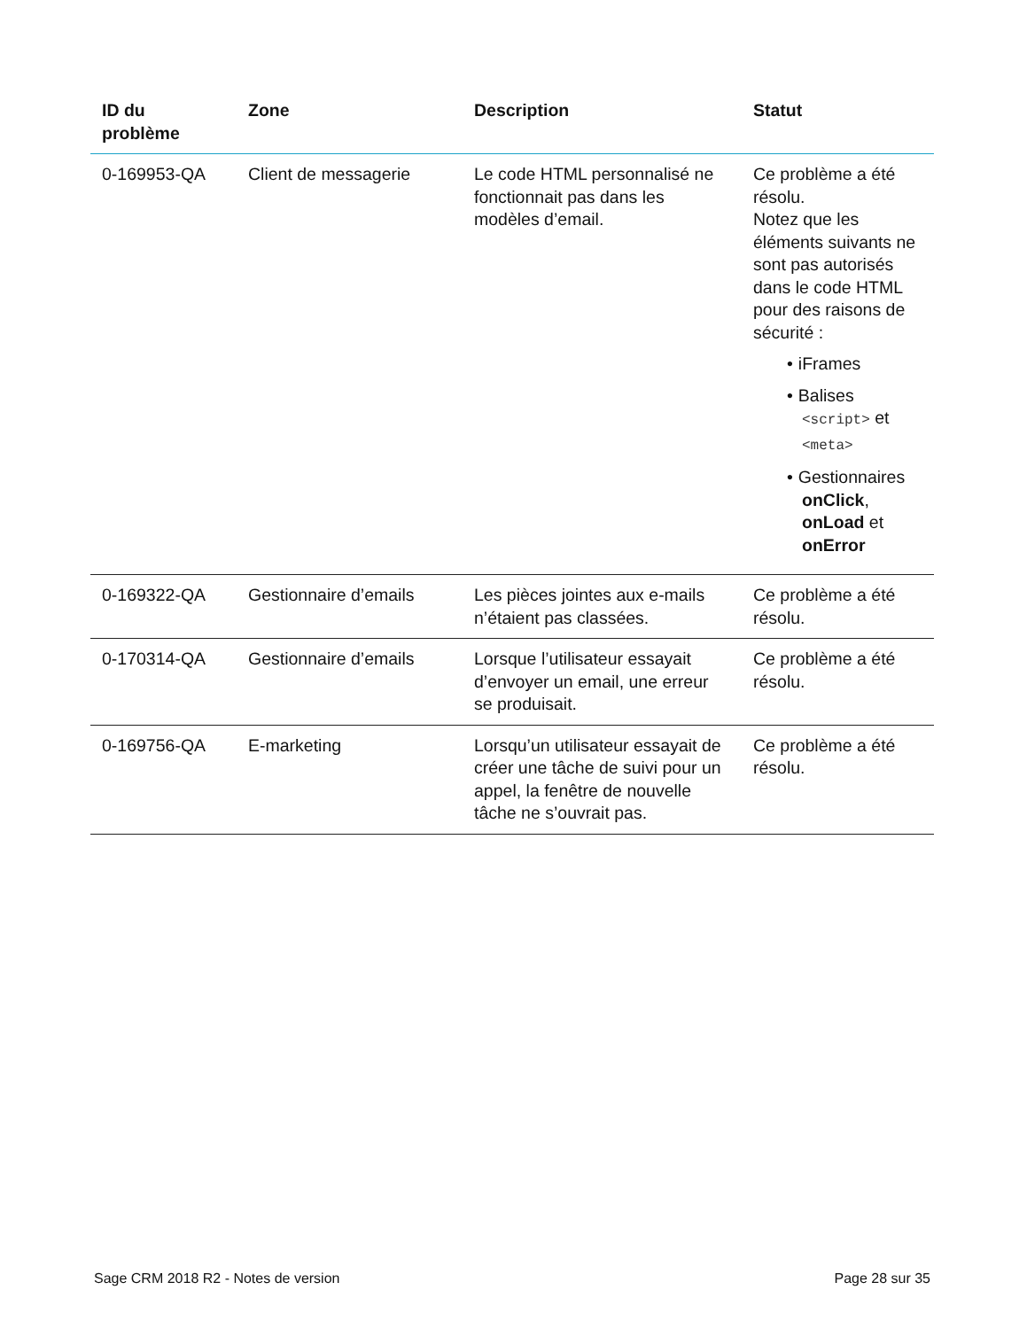| ID du problème | Zone | Description | Statut |
| --- | --- | --- | --- |
| 0-169953-QA | Client de messagerie | Le code HTML personnalisé ne fonctionnait pas dans les modèles d’email. | Ce problème a été résolu. Notez que les éléments suivants ne sont pas autorisés dans le code HTML pour des raisons de sécurité : • iFrames • Balises <script> et <meta> • Gestionnaires onClick , onLoad et onError |
| 0-169322-QA | Gestionnaire d’emails | Les pièces jointes aux e-mails n’étaient pas classées. | Ce problème a été résolu. |
| 0-170314-QA | Gestionnaire d’emails | Lorsque l’utilisateur essayait d’envoyer un email, une erreur se produisait. | Ce problème a été résolu. |
| 0-169756-QA | E-marketing | Lorsqu’un utilisateur essayait de créer une tâche de suivi pour un appel, la fenêtre de nouvelle tâche ne s’ouvrait pas. | Ce problème a été résolu. |
Sage CRM 2018 R2 - Notes de version Page 28 sur 35